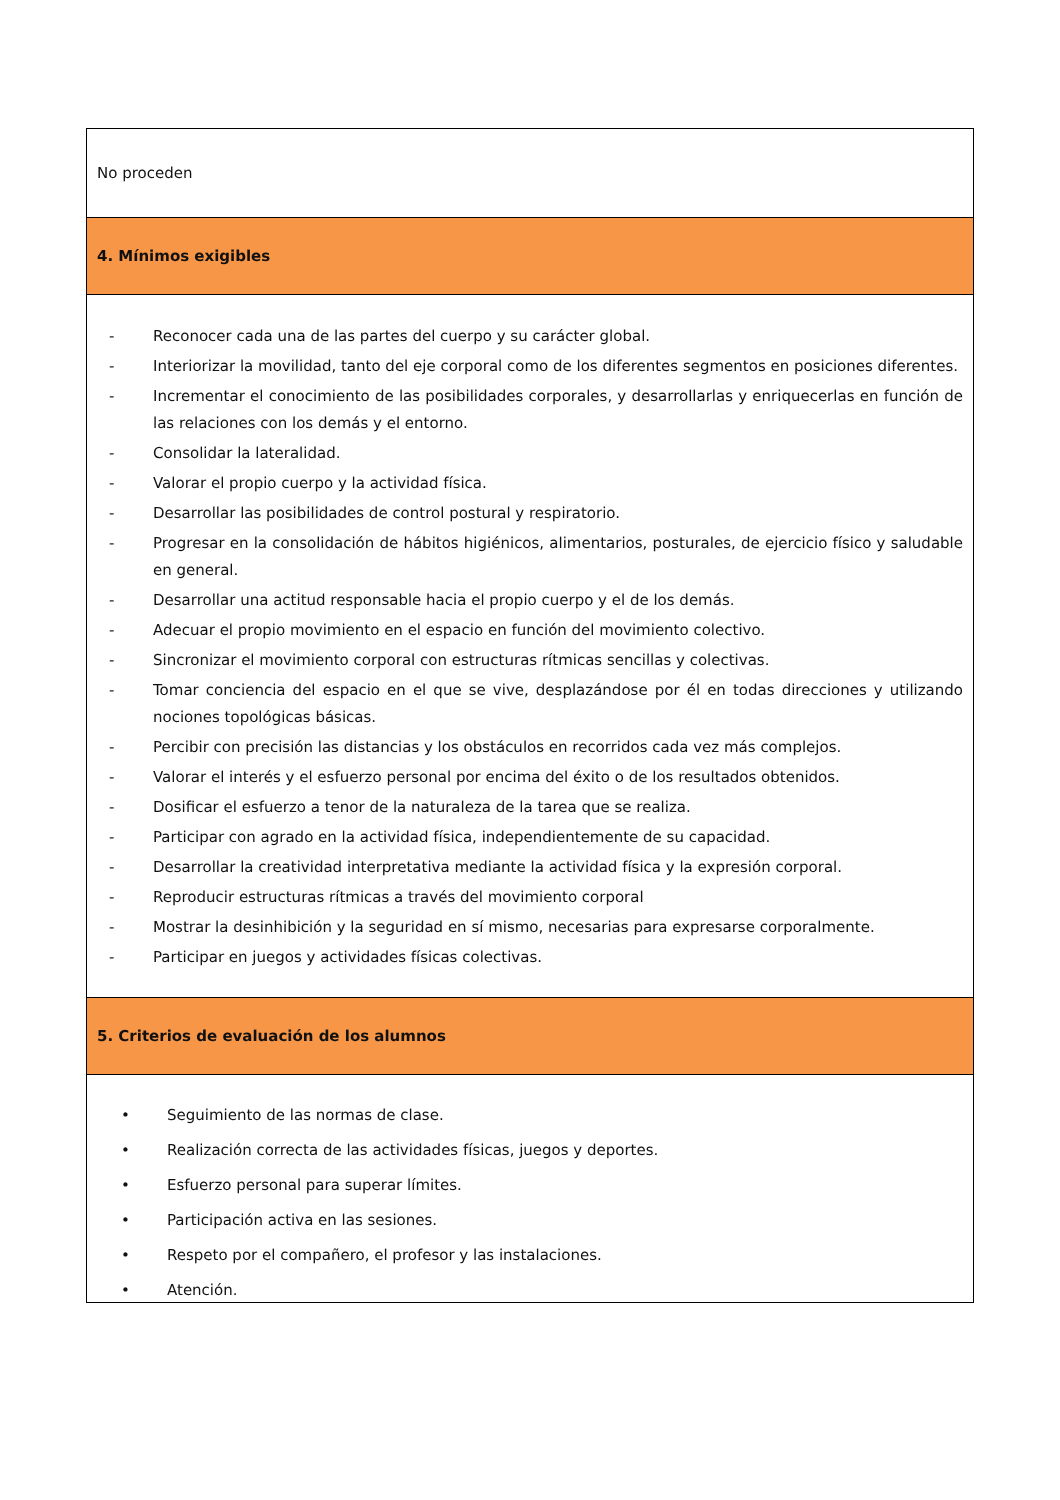| No proceden |
| 4. Mínimos exigibles |
| - Reconocer cada una de las partes del cuerpo y su carácter global. - Interiorizar la movilidad, tanto del eje corporal como de los diferentes segmentos en posiciones diferentes. - Incrementar el conocimiento de las posibilidades corporales, y desarrollarlas y enriquecerlas en función de las relaciones con los demás y el entorno. - Consolidar la lateralidad. - Valorar el propio cuerpo y la actividad física. - Desarrollar las posibilidades de control postural y respiratorio. - Progresar en la consolidación de hábitos higiénicos, alimentarios, posturales, de ejercicio físico y saludable en general. - Desarrollar una actitud responsable hacia el propio cuerpo y el de los demás. - Adecuar el propio movimiento en el espacio en función del movimiento colectivo. - Sincronizar el movimiento corporal con estructuras rítmicas sencillas y colectivas. - Tomar conciencia del espacio en el que se vive, desplazándose por él en todas direcciones y utilizando nociones topológicas básicas. - Percibir con precisión las distancias y los obstáculos en recorridos cada vez más complejos. - Valorar el interés y el esfuerzo personal por encima del éxito o de los resultados obtenidos. - Dosificar el esfuerzo a tenor de la naturaleza de la tarea que se realiza. - Participar con agrado en la actividad física, independientemente de su capacidad. - Desarrollar la creatividad interpretativa mediante la actividad física y la expresión corporal. - Reproducir estructuras rítmicas a través del movimiento corporal - Mostrar la desinhibición y la seguridad en sí mismo, necesarias para expresarse corporalmente. - Participar en juegos y actividades físicas colectivas. |
| 5. Criterios de evaluación de los alumnos |
| • Seguimiento de las normas de clase. • Realización correcta de las actividades físicas, juegos y deportes. • Esfuerzo personal para superar límites. • Participación activa en las sesiones. • Respeto por el compañero, el profesor y las instalaciones. • Atención. |